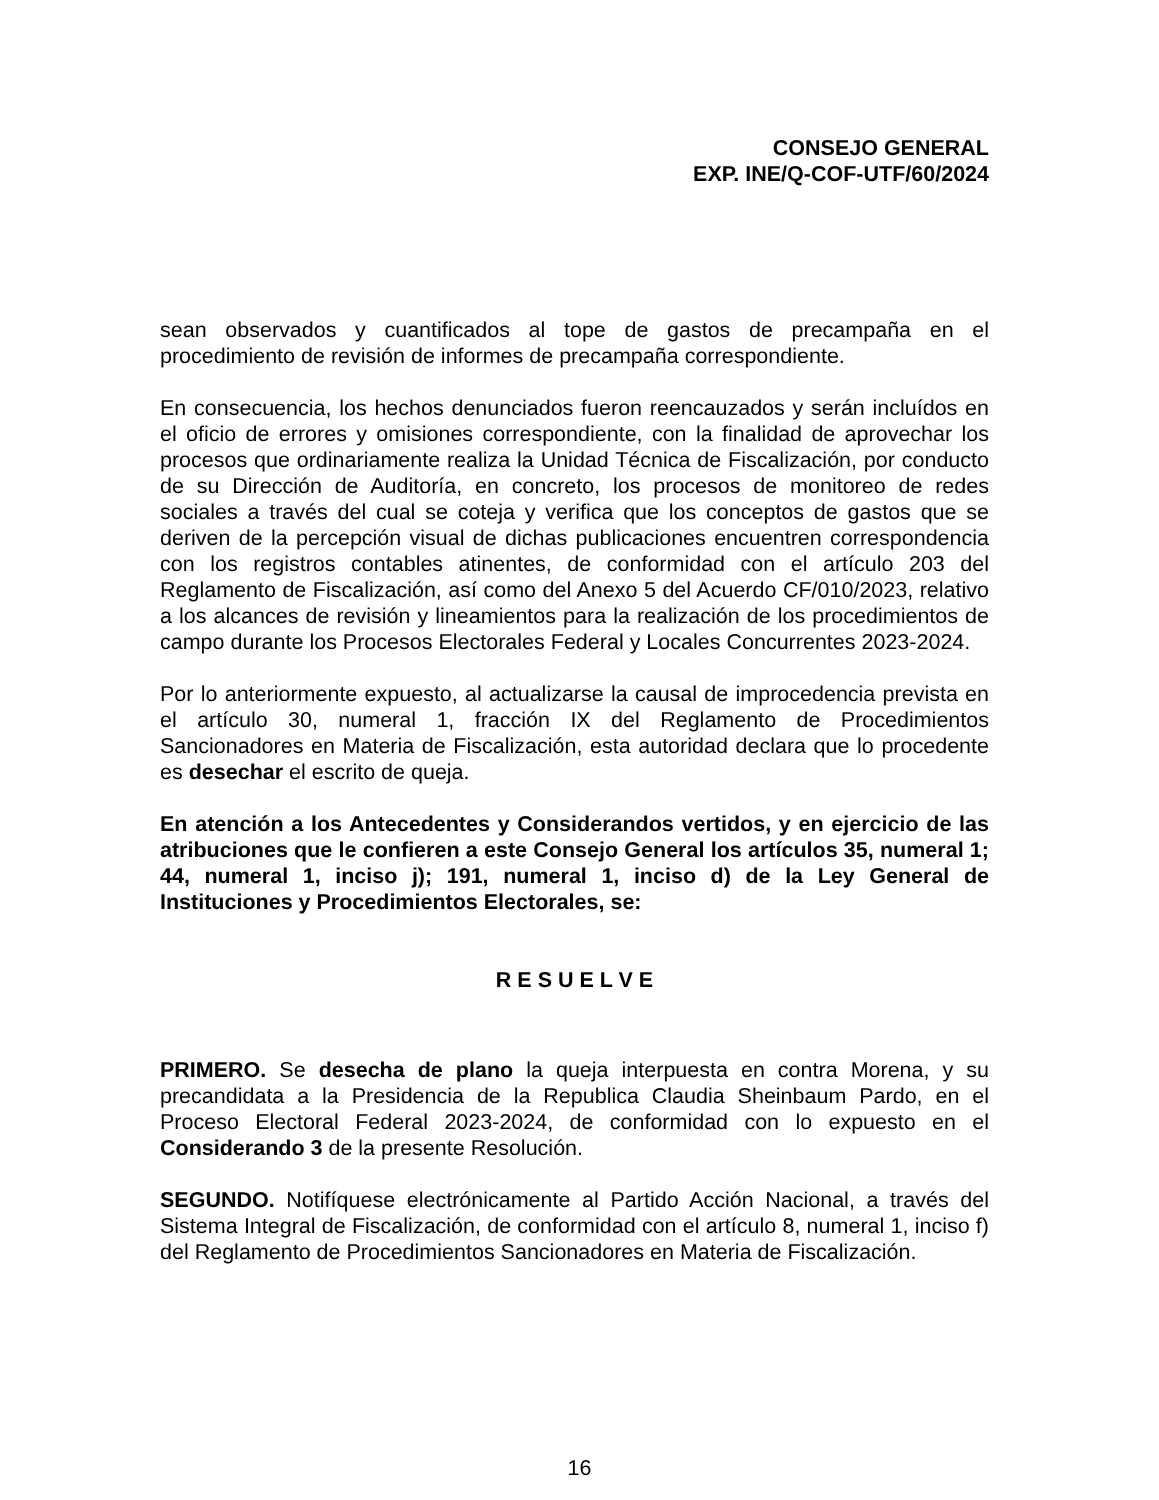CONSEJO GENERAL
EXP. INE/Q-COF-UTF/60/2024
sean observados y cuantificados al tope de gastos de precampaña en el procedimiento de revisión de informes de precampaña correspondiente.
En consecuencia, los hechos denunciados fueron reencauzados y serán incluídos en el oficio de errores y omisiones correspondiente, con la finalidad de aprovechar los procesos que ordinariamente realiza la Unidad Técnica de Fiscalización, por conducto de su Dirección de Auditoría, en concreto, los procesos de monitoreo de redes sociales a través del cual se coteja y verifica que los conceptos de gastos que se deriven de la percepción visual de dichas publicaciones encuentren correspondencia con los registros contables atinentes, de conformidad con el artículo 203 del Reglamento de Fiscalización, así como del Anexo 5 del Acuerdo CF/010/2023, relativo a los alcances de revisión y lineamientos para la realización de los procedimientos de campo durante los Procesos Electorales Federal y Locales Concurrentes 2023-2024.
Por lo anteriormente expuesto, al actualizarse la causal de improcedencia prevista en el artículo 30, numeral 1, fracción IX del Reglamento de Procedimientos Sancionadores en Materia de Fiscalización, esta autoridad declara que lo procedente es desechar el escrito de queja.
En atención a los Antecedentes y Considerandos vertidos, y en ejercicio de las atribuciones que le confieren a este Consejo General los artículos 35, numeral 1; 44, numeral 1, inciso j); 191, numeral 1, inciso d) de la Ley General de Instituciones y Procedimientos Electorales, se:
R E S U E L V E
PRIMERO. Se desecha de plano la queja interpuesta en contra Morena, y su precandidata a la Presidencia de la Republica Claudia Sheinbaum Pardo, en el Proceso Electoral Federal 2023-2024, de conformidad con lo expuesto en el Considerando 3 de la presente Resolución.
SEGUNDO. Notifíquese electrónicamente al Partido Acción Nacional, a través del Sistema Integral de Fiscalización, de conformidad con el artículo 8, numeral 1, inciso f) del Reglamento de Procedimientos Sancionadores en Materia de Fiscalización.
16